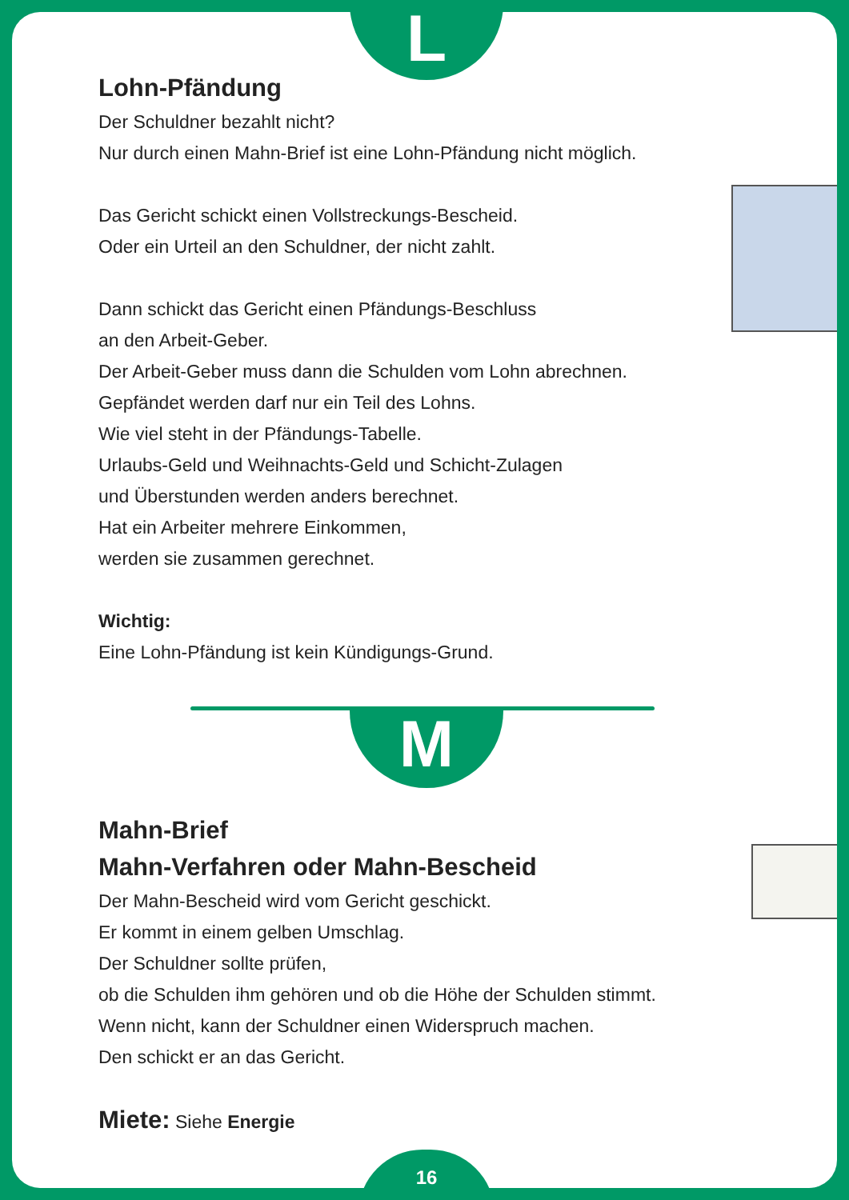L
M
16
Lohn-Pfändung
Der Schuldner bezahlt nicht?
Nur durch einen Mahn-Brief ist eine Lohn-Pfändung nicht möglich.
Das Gericht schickt einen Vollstreckungs-Bescheid.
Oder ein Urteil an den Schuldner, der nicht zahlt.
Dann schickt das Gericht einen Pfändungs-Beschluss
an den Arbeit-Geber.
Der Arbeit-Geber muss dann die Schulden vom Lohn abrechnen.
Gepfändet werden darf nur ein Teil des Lohns.
Wie viel steht in der Pfändungs-Tabelle.
Urlaubs-Geld und Weihnachts-Geld und Schicht-Zulagen
und Überstunden werden anders berechnet.
Hat ein Arbeiter mehrere Einkommen,
werden sie zusammen gerechnet.
Wichtig:
Eine Lohn-Pfändung ist kein Kündigungs-Grund.
Mahn-Brief
Mahn-Verfahren oder Mahn-Bescheid
Der Mahn-Bescheid wird vom Gericht geschickt.
Er kommt in einem gelben Umschlag.
Der Schuldner sollte prüfen,
ob die Schulden ihm gehören und ob die Höhe der Schulden stimmt.
Wenn nicht, kann der Schuldner einen Widerspruch machen.
Den schickt er an das Gericht.
Miete: Siehe Energie